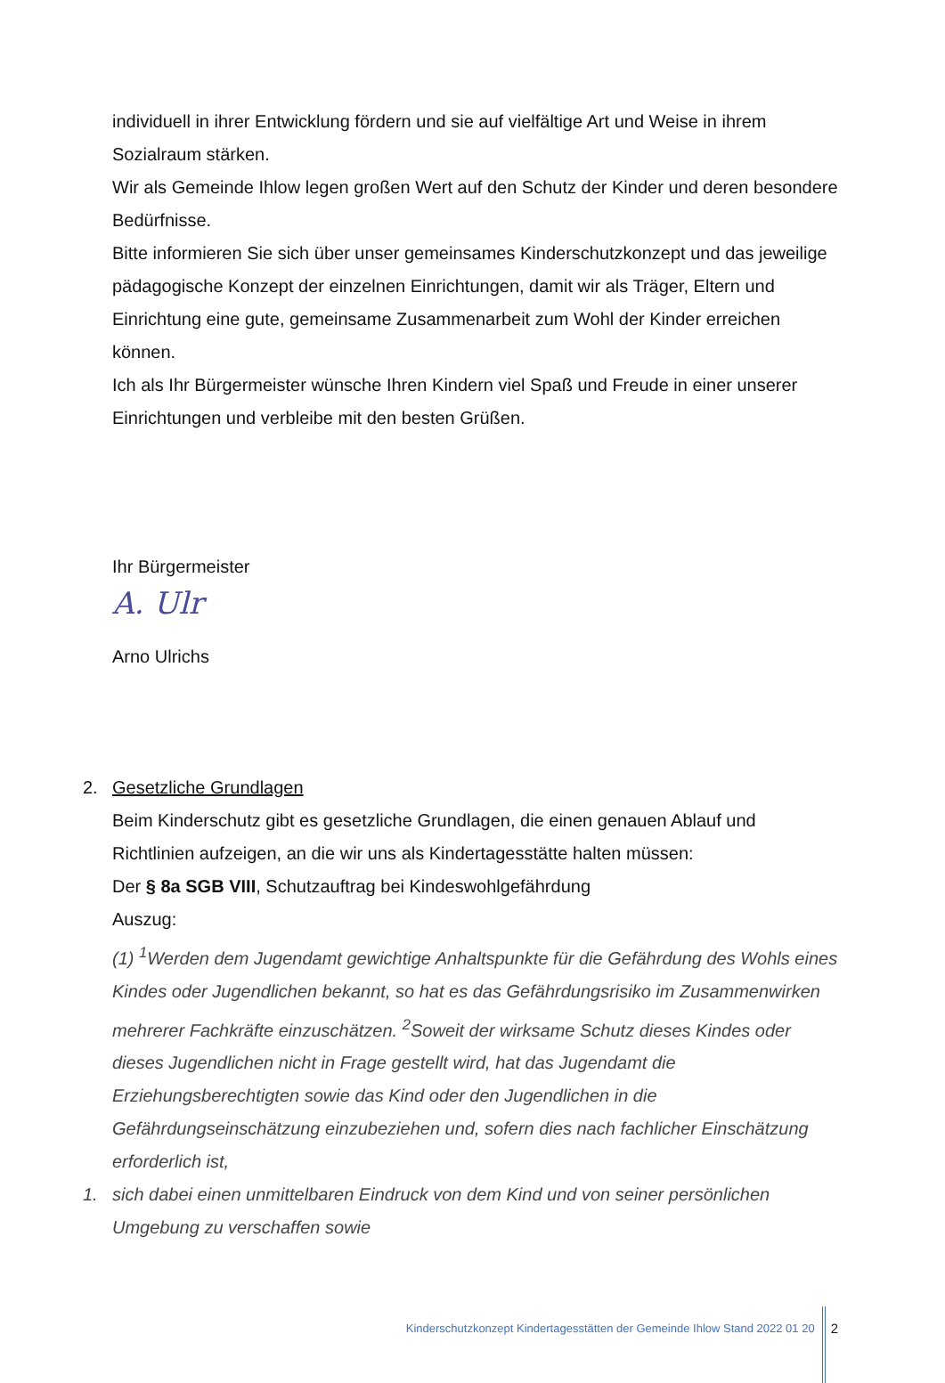individuell in ihrer Entwicklung fördern und sie auf vielfältige Art und Weise in ihrem Sozialraum stärken.
Wir als Gemeinde Ihlow legen großen Wert auf den Schutz der Kinder und deren besondere Bedürfnisse.
Bitte informieren Sie sich über unser gemeinsames Kinderschutzkonzept und das jeweilige pädagogische Konzept der einzelnen Einrichtungen, damit wir als Träger, Eltern und Einrichtung eine gute, gemeinsame Zusammenarbeit zum Wohl der Kinder erreichen können.
Ich als Ihr Bürgermeister wünsche Ihren Kindern viel Spaß und Freude in einer unserer Einrichtungen und verbleibe mit den besten Grüßen.
Ihr Bürgermeister
A. Ulr
Arno Ulrichs
2. Gesetzliche Grundlagen
Beim Kinderschutz gibt es gesetzliche Grundlagen, die einen genauen Ablauf und Richtlinien aufzeigen, an die wir uns als Kindertagesstätte halten müssen:
Der § 8a SGB VIII, Schutzauftrag bei Kindeswohlgefährdung
Auszug:
(1) <sup>1</sup>Werden dem Jugendamt gewichtige Anhaltspunkte für die Gefährdung des Wohls eines Kindes oder Jugendlichen bekannt, so hat es das Gefährdungsrisiko im Zusammenwirken mehrerer Fachkräfte einzuschätzen. <sup>2</sup>Soweit der wirksame Schutz dieses Kindes oder dieses Jugendlichen nicht in Frage gestellt wird, hat das Jugendamt die Erziehungsberechtigten sowie das Kind oder den Jugendlichen in die Gefährdungseinschätzung einzubeziehen und, sofern dies nach fachlicher Einschätzung erforderlich ist,
1. sich dabei einen unmittelbaren Eindruck von dem Kind und von seiner persönlichen Umgebung zu verschaffen sowie
Kinderschutzkonzept Kindertagesstätten der Gemeinde Ihlow Stand 2022 01 20 2